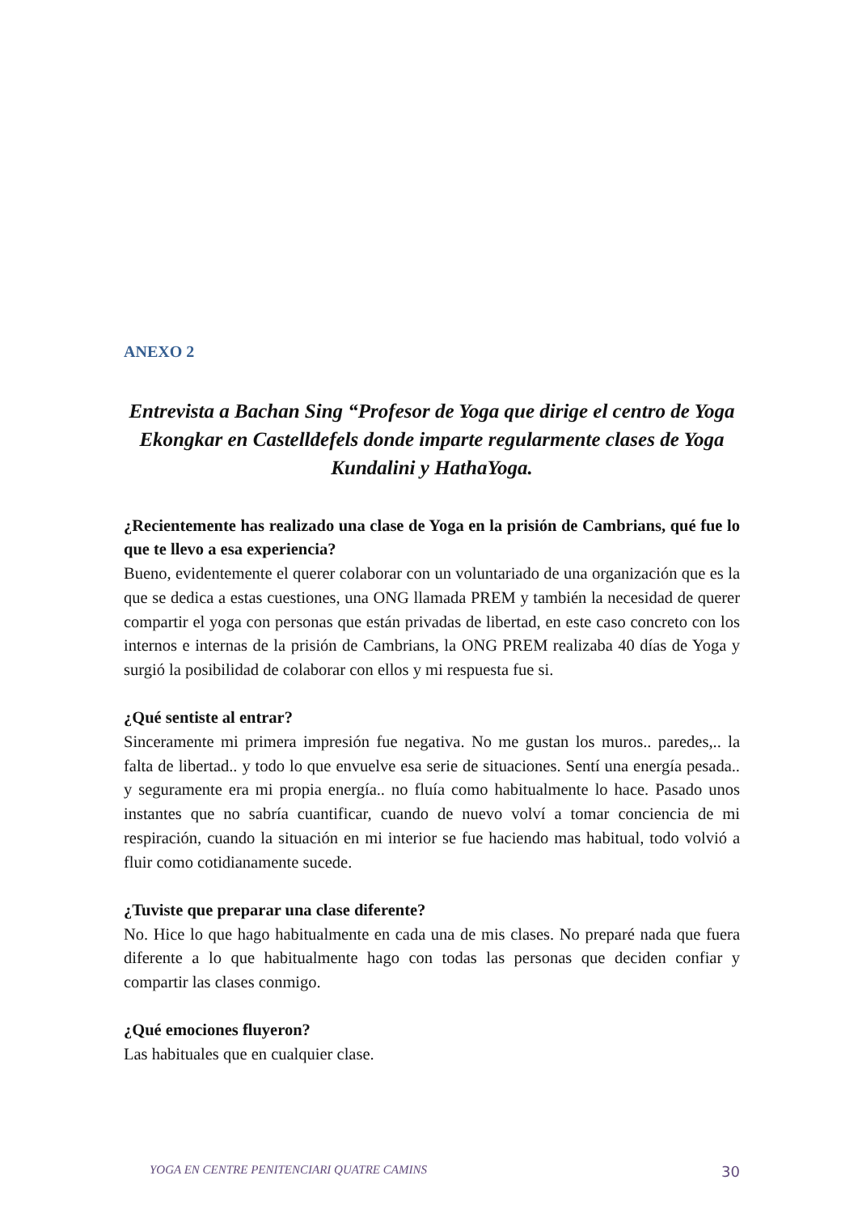ANEXO 2
Entrevista a Bachan Sing “Profesor de Yoga que dirige el centro de Yoga Ekongkar en Castelldefels donde imparte regularmente clases de Yoga Kundalini y HathaYoga.
¿Recientemente has realizado una clase de Yoga en la prisión de Cambrians, qué fue lo que te llevo a esa experiencia?
Bueno, evidentemente el querer colaborar con un voluntariado de una organización que es la que se dedica a estas cuestiones, una ONG llamada PREM y también la necesidad de querer compartir el yoga con personas que están privadas de libertad, en este caso concreto con los internos e internas de la prisión de Cambrians, la ONG PREM realizaba 40 días de Yoga y surgió la posibilidad de colaborar con ellos y mi respuesta fue si.
¿Qué sentiste al entrar?
Sinceramente mi primera impresión fue negativa. No me gustan los muros.. paredes,.. la falta de libertad.. y todo lo que envuelve esa serie de situaciones. Sentí una energía pesada.. y seguramente era mi propia energía.. no fluía como habitualmente lo hace. Pasado unos instantes que no sabría cuantificar, cuando de nuevo volví a tomar conciencia de mi respiración, cuando la situación en mi interior se fue haciendo mas habitual, todo volvió a fluir como cotidianamente sucede.
¿Tuviste que preparar una clase diferente?
No. Hice lo que hago habitualmente en cada una de mis clases. No preparé nada que fuera diferente a lo que habitualmente hago con todas las personas que deciden confiar y compartir las clases conmigo.
¿Qué emociones fluyeron?
Las habituales que en cualquier clase.
YOGA EN CENTRE PENITENCIARI QUATRE CAMINS 30